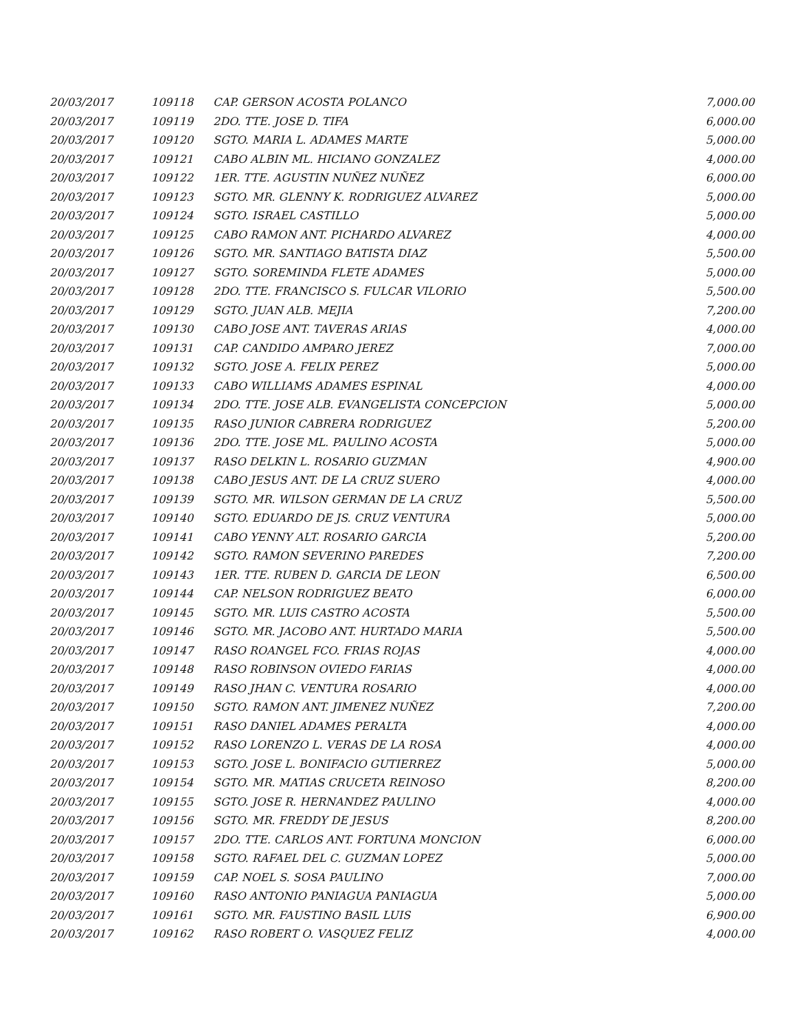| 20/03/2017 | 109118 | CAP. GERSON ACOSTA POLANCO | 7,000.00 |
| 20/03/2017 | 109119 | 2DO. TTE. JOSE D. TIFA | 6,000.00 |
| 20/03/2017 | 109120 | SGTO. MARIA L. ADAMES MARTE | 5,000.00 |
| 20/03/2017 | 109121 | CABO ALBIN ML. HICIANO GONZALEZ | 4,000.00 |
| 20/03/2017 | 109122 | 1ER. TTE. AGUSTIN NUÑEZ NUÑEZ | 6,000.00 |
| 20/03/2017 | 109123 | SGTO. MR. GLENNY K. RODRIGUEZ ALVAREZ | 5,000.00 |
| 20/03/2017 | 109124 | SGTO. ISRAEL CASTILLO | 5,000.00 |
| 20/03/2017 | 109125 | CABO RAMON ANT. PICHARDO ALVAREZ | 4,000.00 |
| 20/03/2017 | 109126 | SGTO. MR. SANTIAGO BATISTA DIAZ | 5,500.00 |
| 20/03/2017 | 109127 | SGTO. SOREMINDA FLETE ADAMES | 5,000.00 |
| 20/03/2017 | 109128 | 2DO. TTE. FRANCISCO S. FULCAR VILORIO | 5,500.00 |
| 20/03/2017 | 109129 | SGTO. JUAN ALB. MEJIA | 7,200.00 |
| 20/03/2017 | 109130 | CABO JOSE ANT. TAVERAS ARIAS | 4,000.00 |
| 20/03/2017 | 109131 | CAP. CANDIDO AMPARO JEREZ | 7,000.00 |
| 20/03/2017 | 109132 | SGTO. JOSE A. FELIX PEREZ | 5,000.00 |
| 20/03/2017 | 109133 | CABO WILLIAMS ADAMES ESPINAL | 4,000.00 |
| 20/03/2017 | 109134 | 2DO. TTE. JOSE ALB. EVANGELISTA CONCEPCION | 5,000.00 |
| 20/03/2017 | 109135 | RASO JUNIOR CABRERA RODRIGUEZ | 5,200.00 |
| 20/03/2017 | 109136 | 2DO. TTE. JOSE ML. PAULINO ACOSTA | 5,000.00 |
| 20/03/2017 | 109137 | RASO DELKIN L. ROSARIO GUZMAN | 4,900.00 |
| 20/03/2017 | 109138 | CABO JESUS ANT. DE LA CRUZ SUERO | 4,000.00 |
| 20/03/2017 | 109139 | SGTO. MR. WILSON GERMAN DE LA CRUZ | 5,500.00 |
| 20/03/2017 | 109140 | SGTO. EDUARDO DE JS. CRUZ VENTURA | 5,000.00 |
| 20/03/2017 | 109141 | CABO YENNY ALT. ROSARIO GARCIA | 5,200.00 |
| 20/03/2017 | 109142 | SGTO. RAMON SEVERINO PAREDES | 7,200.00 |
| 20/03/2017 | 109143 | 1ER. TTE. RUBEN D. GARCIA DE LEON | 6,500.00 |
| 20/03/2017 | 109144 | CAP. NELSON RODRIGUEZ BEATO | 6,000.00 |
| 20/03/2017 | 109145 | SGTO. MR. LUIS CASTRO ACOSTA | 5,500.00 |
| 20/03/2017 | 109146 | SGTO. MR. JACOBO ANT. HURTADO MARIA | 5,500.00 |
| 20/03/2017 | 109147 | RASO ROANGEL FCO. FRIAS ROJAS | 4,000.00 |
| 20/03/2017 | 109148 | RASO ROBINSON OVIEDO FARIAS | 4,000.00 |
| 20/03/2017 | 109149 | RASO JHAN C. VENTURA ROSARIO | 4,000.00 |
| 20/03/2017 | 109150 | SGTO. RAMON ANT. JIMENEZ NUÑEZ | 7,200.00 |
| 20/03/2017 | 109151 | RASO DANIEL ADAMES PERALTA | 4,000.00 |
| 20/03/2017 | 109152 | RASO LORENZO L. VERAS DE LA ROSA | 4,000.00 |
| 20/03/2017 | 109153 | SGTO. JOSE L. BONIFACIO GUTIERREZ | 5,000.00 |
| 20/03/2017 | 109154 | SGTO. MR. MATIAS CRUCETA REINOSO | 8,200.00 |
| 20/03/2017 | 109155 | SGTO. JOSE R. HERNANDEZ PAULINO | 4,000.00 |
| 20/03/2017 | 109156 | SGTO. MR. FREDDY DE JESUS | 8,200.00 |
| 20/03/2017 | 109157 | 2DO. TTE. CARLOS ANT. FORTUNA MONCION | 6,000.00 |
| 20/03/2017 | 109158 | SGTO. RAFAEL DEL C. GUZMAN LOPEZ | 5,000.00 |
| 20/03/2017 | 109159 | CAP. NOEL S. SOSA PAULINO | 7,000.00 |
| 20/03/2017 | 109160 | RASO ANTONIO PANIAGUA PANIAGUA | 5,000.00 |
| 20/03/2017 | 109161 | SGTO. MR. FAUSTINO BASIL LUIS | 6,900.00 |
| 20/03/2017 | 109162 | RASO ROBERT O. VASQUEZ FELIZ | 4,000.00 |